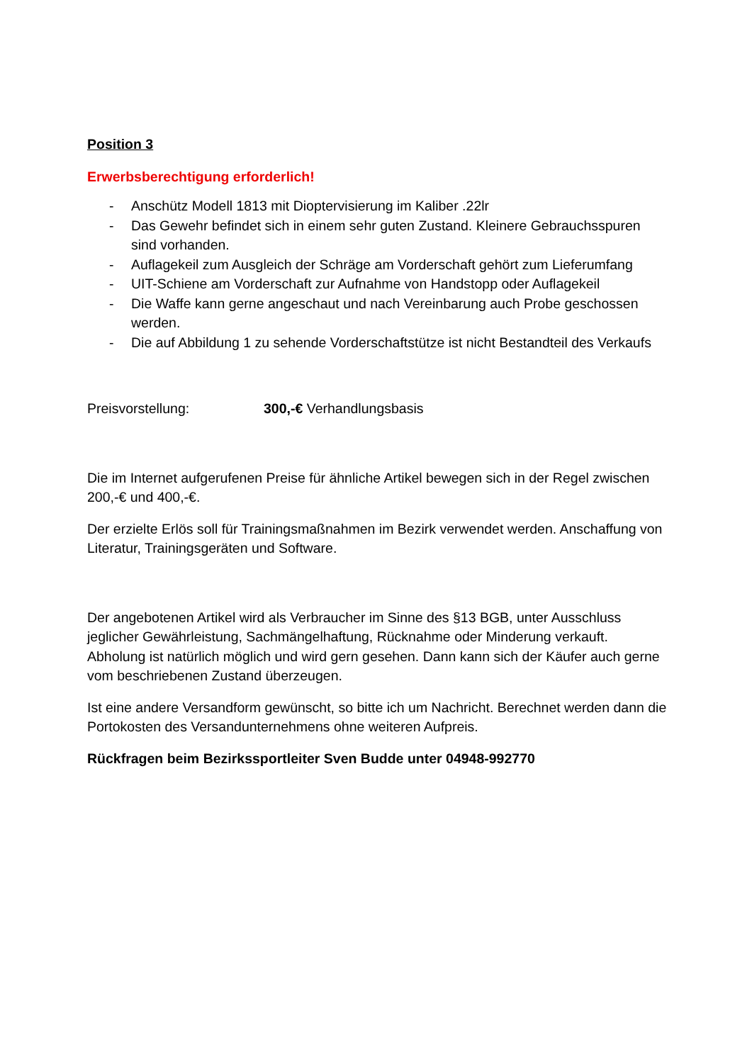Position 3
Erwerbsberechtigung erforderlich!
- Anschütz Modell 1813 mit Dioptervisierung im Kaliber .22lr
- Das Gewehr befindet sich in einem sehr guten Zustand. Kleinere Gebrauchsspuren sind vorhanden.
- Auflagekeil zum Ausgleich der Schräge am Vorderschaft gehört zum Lieferumfang
- UIT-Schiene am Vorderschaft zur Aufnahme von Handstopp oder Auflagekeil
- Die Waffe kann gerne angeschaut und nach Vereinbarung auch Probe geschossen werden.
- Die auf Abbildung 1 zu sehende Vorderschaftstütze ist nicht Bestandteil des Verkaufs
Preisvorstellung: 300,-€ Verhandlungsbasis
Die im Internet aufgerufenen Preise für ähnliche Artikel bewegen sich in der Regel zwischen 200,-€ und 400,-€.
Der erzielte Erlös soll für Trainingsmaßnahmen im Bezirk verwendet werden. Anschaffung von Literatur, Trainingsgeräten und Software.
Der angebotenen Artikel wird als Verbraucher im Sinne des §13 BGB, unter Ausschluss jeglicher Gewährleistung, Sachmängelhaftung, Rücknahme oder Minderung verkauft. Abholung ist natürlich möglich und wird gern gesehen. Dann kann sich der Käufer auch gerne vom beschriebenen Zustand überzeugen.
Ist eine andere Versandform gewünscht, so bitte ich um Nachricht. Berechnet werden dann die Portokosten des Versandunternehmens ohne weiteren Aufpreis.
Rückfragen beim Bezirkssportleiter Sven Budde unter 04948-992770